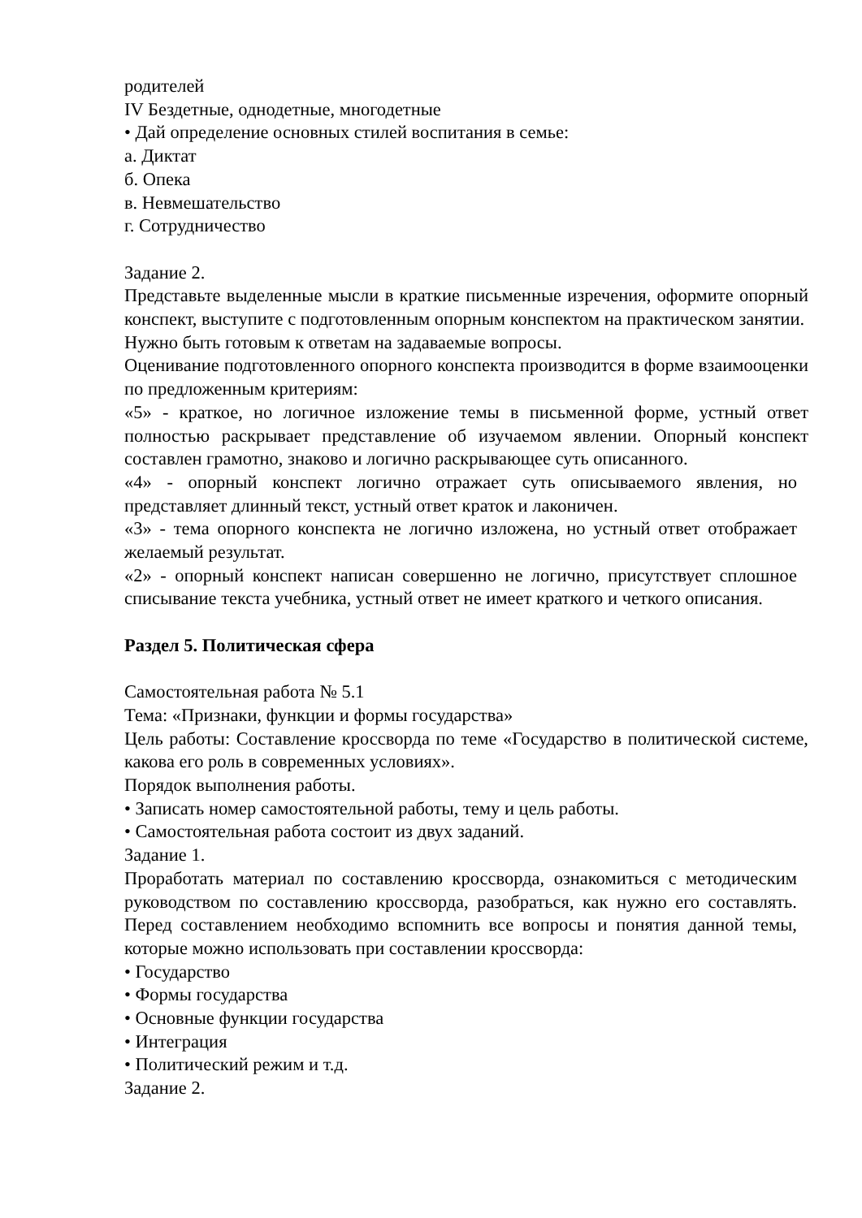родителей
IV Бездетные, однодетные, многодетные
• Дай определение основных стилей воспитания в семье:
а. Диктат
б. Опека
в. Невмешательство
г. Сотрудничество
Задание 2.
Представьте выделенные мысли в краткие письменные изречения, оформите опорный конспект, выступите с подготовленным опорным конспектом на практическом занятии.
Нужно быть готовым к ответам на задаваемые вопросы.
Оценивание подготовленного опорного конспекта производится в форме взаимооценки по предложенным критериям:
«5» - краткое, но логичное изложение темы в письменной форме, устный ответ полностью раскрывает представление об изучаемом явлении. Опорный конспект составлен грамотно, знаково и логично раскрывающее суть описанного.
«4» - опорный конспект логично отражает суть описываемого явления, но представляет длинный текст, устный ответ краток и лаконичен.
«3» - тема опорного конспекта не логично изложена, но устный ответ отображает желаемый результат.
«2» - опорный конспект написан совершенно не логично, присутствует сплошное списывание текста учебника, устный ответ не имеет краткого и четкого описания.
Раздел 5. Политическая сфера
Самостоятельная работа № 5.1
Тема: «Признаки, функции и формы государства»
Цель работы: Составление кроссворда по теме «Государство в политической системе, какова его роль в современных условиях».
Порядок выполнения работы.
• Записать номер самостоятельной работы, тему и цель работы.
• Самостоятельная работа состоит из двух заданий.
Задание 1.
Проработать материал по составлению кроссворда, ознакомиться с методическим руководством по составлению кроссворда, разобраться, как нужно его составлять. Перед составлением необходимо вспомнить все вопросы и понятия данной темы, которые можно использовать при составлении кроссворда:
• Государство
• Формы государства
• Основные функции государства
• Интеграция
• Политический режим и т.д.
Задание 2.